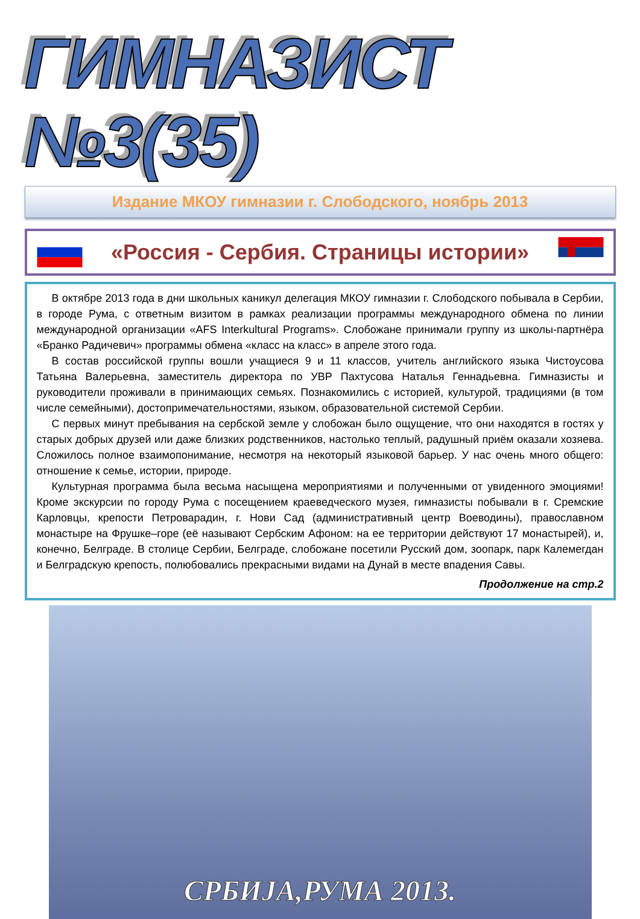ГИМНАЗИСТ №3(35)
Издание МКОУ гимназии г. Слободского, ноябрь 2013
«Россия - Сербия. Страницы истории»
В октябре 2013 года в дни школьных каникул делегация МКОУ гимназии г. Слободского побывала в Сербии, в городе Рума, с ответным визитом в рамках реализации программы международного обмена по линии международной организации «AFS Interkultural Programs». Слобожане принимали группу из школы-партнёра «Бранко Радичевич» программы обмена «класс на класс» в апреле этого года.
В состав российской группы вошли учащиеся 9 и 11 классов, учитель английского языка Чистоусова Татьяна Валерьевна, заместитель директора по УВР Пахтусова Наталья Геннадьевна. Гимназисты и руководители проживали в принимающих семьях. Познакомились с историей, культурой, традициями (в том числе семейными), достопримечательностями, языком, образовательной системой Сербии.
С первых минут пребывания на сербской земле у слобожан было ощущение, что они находятся в гостях у старых добрых друзей или даже близких родственников, настолько теплый, радушный приём оказали хозяева. Сложилось полное взаимопонимание, несмотря на некоторый языковой барьер. У нас очень много общего: отношение к семье, истории, природе.
Культурная программа была весьма насыщена мероприятиями и полученными от увиденного эмоциями! Кроме экскурсии по городу Рума с посещением краеведческого музея, гимназисты побывали в г. Сремские Карловцы, крепости Петроварадин, г. Нови Сад (административный центр Воеводины), православном монастыре на Фрушке–горе (её называют Сербским Афоном: на ее территории действуют 17 монастырей), и, конечно, Белграде. В столице Сербии, Белграде, слобожане посетили Русский дом, зоопарк, парк Калемегдан и Белградскую крепость, полюбовались прекрасными видами на Дунай в месте впадения Савы.
Продолжение на стр.2
СРБИЈА,РУМА 2013.